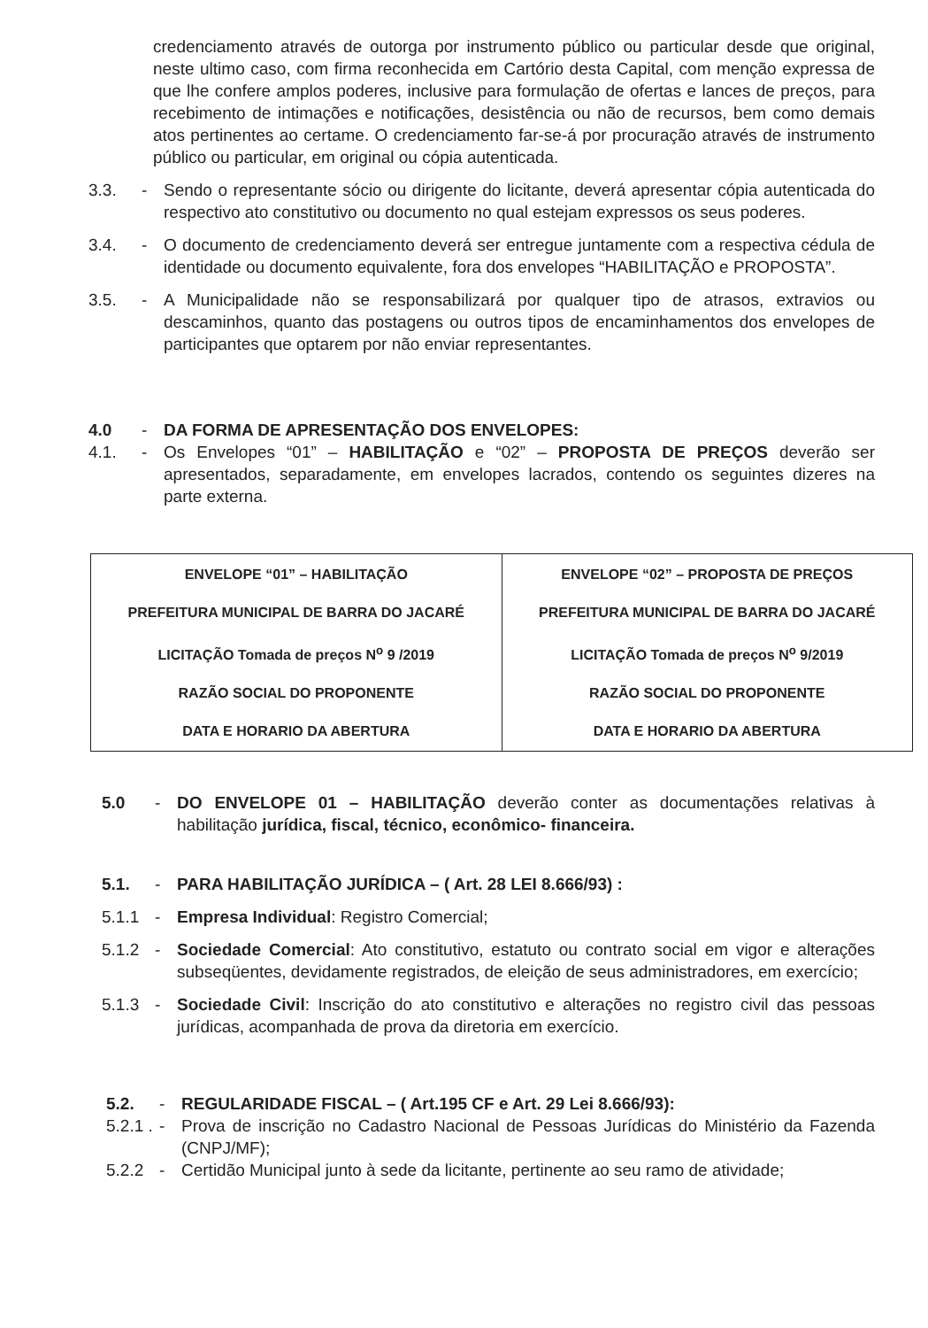credenciamento através de outorga por instrumento público ou particular desde que original, neste ultimo caso, com firma reconhecida em Cartório desta Capital, com menção expressa de que lhe confere amplos poderes, inclusive para formulação de ofertas e lances de preços, para recebimento de intimações e notificações, desistência ou não de recursos, bem como demais atos pertinentes ao certame. O credenciamento far-se-á por procuração através de instrumento público ou particular, em original ou cópia autenticada.
3.3. - Sendo o representante sócio ou dirigente do licitante, deverá apresentar cópia autenticada do respectivo ato constitutivo ou documento no qual estejam expressos os seus poderes.
3.4. - O documento de credenciamento deverá ser entregue juntamente com a respectiva cédula de identidade ou documento equivalente, fora dos envelopes “HABILITAÇÃO e PROPOSTA”.
3.5. - A Municipalidade não se responsabilizará por qualquer tipo de atrasos, extravios ou descaminhos, quanto das postagens ou outros tipos de encaminhamentos dos envelopes de participantes que optarem por não enviar representantes.
4.0 - DA FORMA DE APRESENTAÇÃO DOS ENVELOPES:
4.1. - Os Envelopes “01” – HABILITAÇÃO e “02” – PROPOSTA DE PREÇOS deverão ser apresentados, separadamente, em envelopes lacrados, contendo os seguintes dizeres na parte externa.
| ENVELOPE “01” – HABILITAÇÃO PREFEITURA MUNICIPAL DE BARRA DO JACARÉ LICITAÇÃO Tomada de preços N<sup>o</sup> 9 /2019 RAZÃO SOCIAL DO PROPONENTE DATA E HORARIO DA ABERTURA | ENVELOPE “02” – PROPOSTA DE PREÇOS PREFEITURA MUNICIPAL DE BARRA DO JACARÉ LICITAÇÃO Tomada de preços N<sup>o</sup> 9/2019 RAZÃO SOCIAL DO PROPONENTE DATA E HORARIO DA ABERTURA |
5.0 - DO ENVELOPE 01 – HABILITAÇÃO deverão conter as documentações relativas à habilitação jurídica, fiscal, técnico, econômico- financeira.
5.1. - PARA HABILITAÇÃO JURÍDICA – ( Art. 28 LEI 8.666/93) :
5.1.1 - Empresa Individual: Registro Comercial;
5.1.2 - Sociedade Comercial: Ato constitutivo, estatuto ou contrato social em vigor e alterações subseqüentes, devidamente registrados, de eleição de seus administradores, em exercício;
5.1.3 - Sociedade Civil: Inscrição do ato constitutivo e alterações no registro civil das pessoas jurídicas, acompanhada de prova da diretoria em exercício.
5.2. - REGULARIDADE FISCAL – ( Art.195 CF e Art. 29 Lei 8.666/93):
5.2.1 .
- Prova de inscrição no Cadastro Nacional de Pessoas Jurídicas do Ministério da Fazenda (CNPJ/MF);
5.2.2 - Certidão Municipal junto à sede da licitante, pertinente ao seu ramo de atividade;